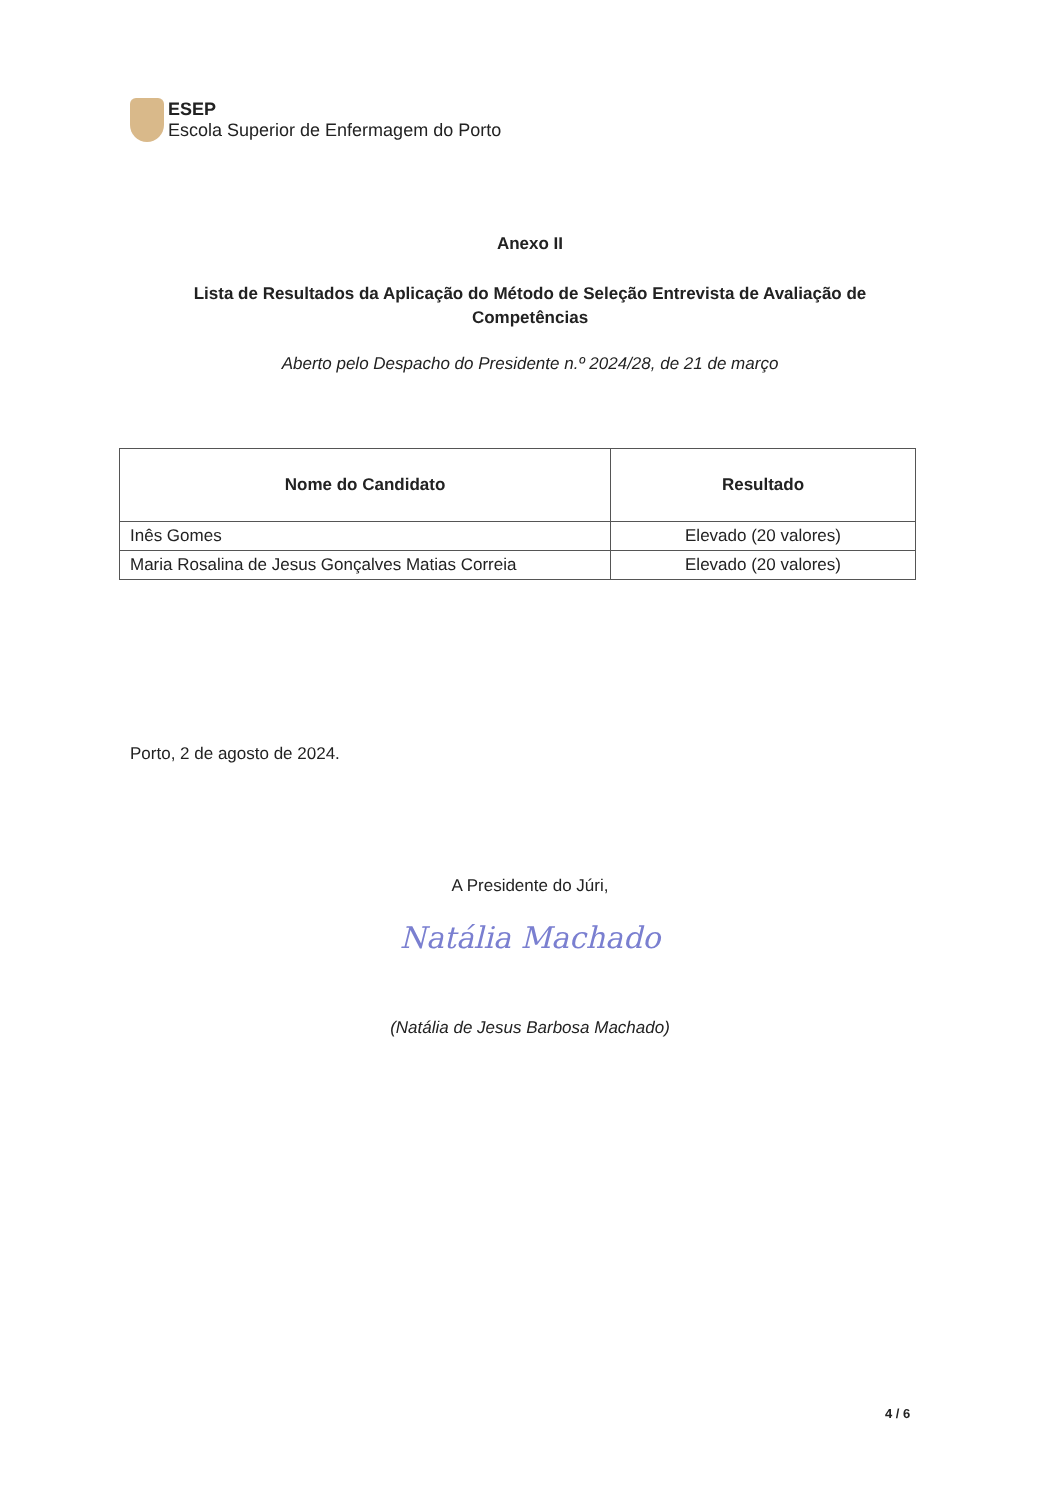ESEP
Escola Superior de Enfermagem do Porto
Anexo II
Lista de Resultados da Aplicação do Método de Seleção Entrevista de Avaliação de Competências
Aberto pelo Despacho do Presidente n.º 2024/28, de 21 de março
| Nome do Candidato | Resultado |
| --- | --- |
| Inês Gomes | Elevado (20 valores) |
| Maria Rosalina de Jesus Gonçalves Matias Correia | Elevado (20 valores) |
Porto, 2 de agosto de 2024.
A Presidente do Júri,
Natália Machado
(Natália de Jesus Barbosa Machado)
4 / 6